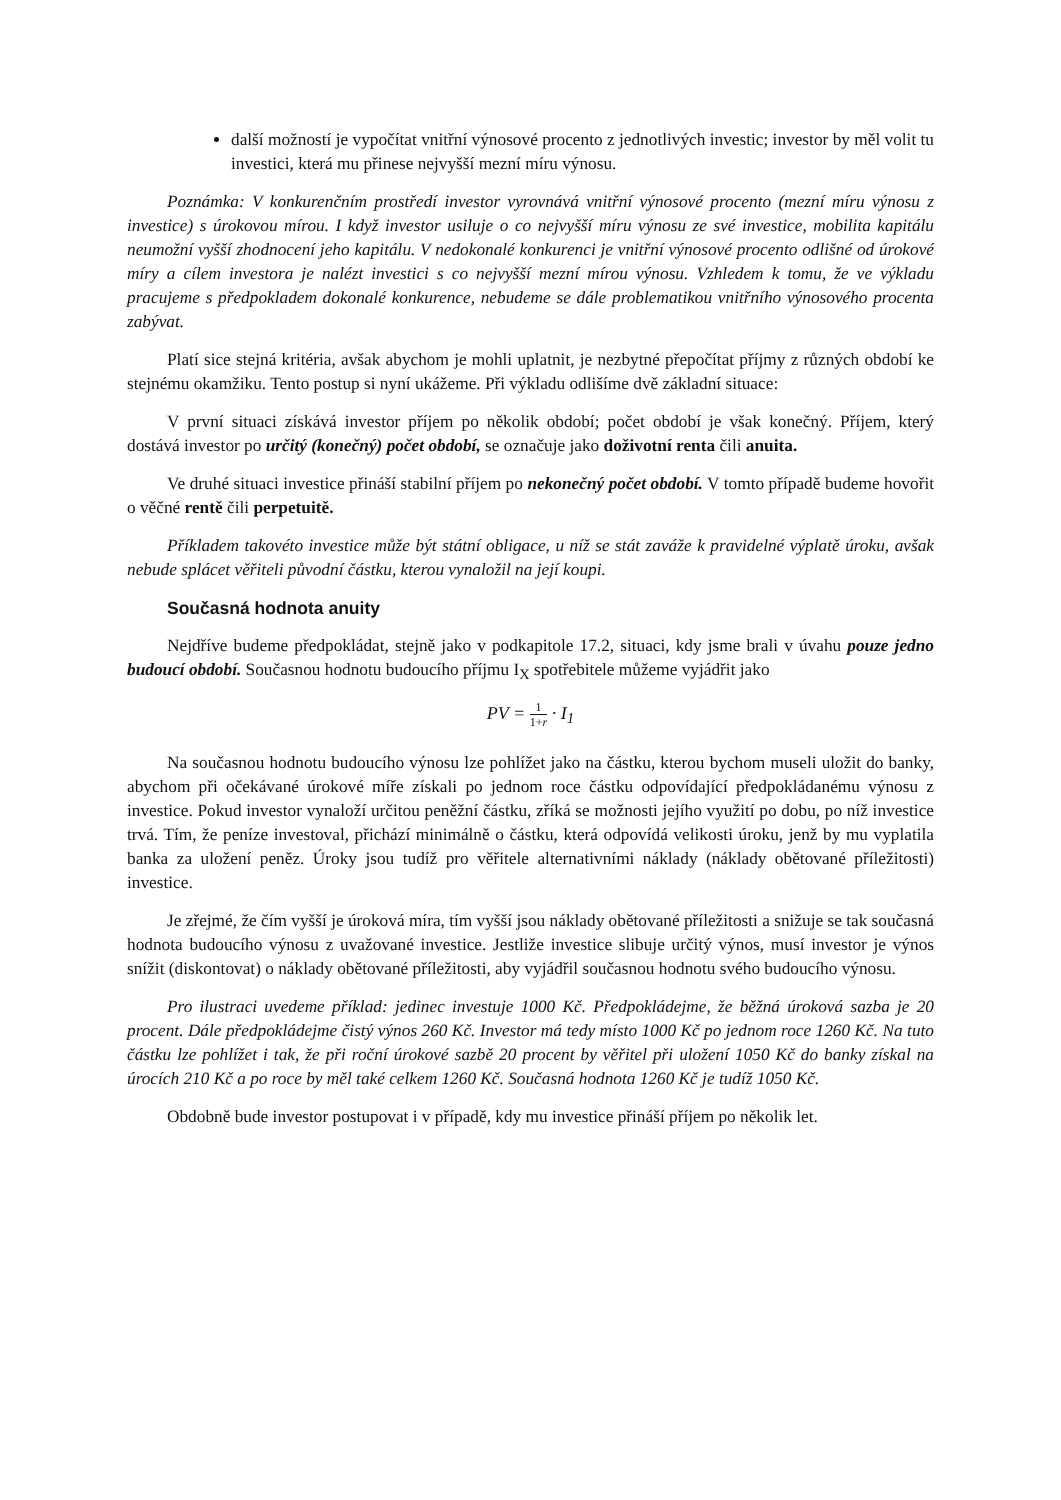další možností je vypočítat vnitřní výnosové procento z jednotlivých investic; investor by měl volit tu investici, která mu přinese nejvyšší mezní míru výnosu.
Poznámka: V konkurenčním prostředí investor vyrovnává vnitřní výnosové procento (mezní míru výnosu z investice) s úrokovou mírou. I když investor usiluje o co nejvyšší míru výnosu ze své investice, mobilita kapitálu neumožní vyšší zhodnocení jeho kapitálu. V nedokonalé konkurenci je vnitřní výnosové procento odlišné od úrokové míry a cílem investora je nalézt investici s co nejvyšší mezní mírou výnosu. Vzhledem k tomu, že ve výkladu pracujeme s předpokladem dokonalé konkurence, nebudeme se dále problematikou vnitřního výnosového procenta zabývat.
Platí sice stejná kritéria, avšak abychom je mohli uplatnit, je nezbytné přepočítat příjmy z různých období ke stejnému okamžiku. Tento postup si nyní ukážeme. Při výkladu odlišíme dvě základní situace:
V první situaci získává investor příjem po několik období; počet období je však konečný. Příjem, který dostává investor po určitý (konečný) počet období, se označuje jako doživotní renta čili anuita.
Ve druhé situaci investice přináší stabilní příjem po nekonečný počet období. V tomto případě budeme hovořit o věčné rentě čili perpetuitě.
Příkladem takovéto investice může být státní obligace, u níž se stát zaváže k pravidelné výplatě úroku, avšak nebude splácet věřiteli původní částku, kterou vynaložil na její koupi.
Současná hodnota anuity
Nejdříve budeme předpokládat, stejně jako v podkapitole 17.2, situaci, kdy jsme brali v úvahu pouze jedno budoucí období. Současnou hodnotu budoucího příjmu I<sub>X</sub> spotřebitele můžeme vyjádřit jako
PV = 1 1+r · I<sub>1</sub>
Na současnou hodnotu budoucího výnosu lze pohlížet jako na částku, kterou bychom museli uložit do banky, abychom při očekávané úrokové míře získali po jednom roce částku odpovídající předpokládanému výnosu z investice. Pokud investor vynaloží určitou peněžní částku, zříká se možnosti jejího využití po dobu, po níž investice trvá. Tím, že peníze investoval, přichází minimálně o částku, která odpovídá velikosti úroku, jenž by mu vyplatila banka za uložení peněz. Úroky jsou tudíž pro věřitele alternativními náklady (náklady obětované příležitosti) investice.
Je zřejmé, že čím vyšší je úroková míra, tím vyšší jsou náklady obětované příležitosti a snižuje se tak současná hodnota budoucího výnosu z uvažované investice. Jestliže investice slibuje určitý výnos, musí investor je výnos snížit (diskontovat) o náklady obětované příležitosti, aby vyjádřil současnou hodnotu svého budoucího výnosu.
Pro ilustraci uvedeme příklad: jedinec investuje 1000 Kč. Předpokládejme, že běžná úroková sazba je 20 procent. Dále předpokládejme čistý výnos 260 Kč. Investor má tedy místo 1000 Kč po jednom roce 1260 Kč. Na tuto částku lze pohlížet i tak, že při roční úrokové sazbě 20 procent by věřitel při uložení 1050 Kč do banky získal na úrocích 210 Kč a po roce by měl také celkem 1260 Kč. Současná hodnota 1260 Kč je tudíž 1050 Kč.
Obdobně bude investor postupovat i v případě, kdy mu investice přináší příjem po několik let.